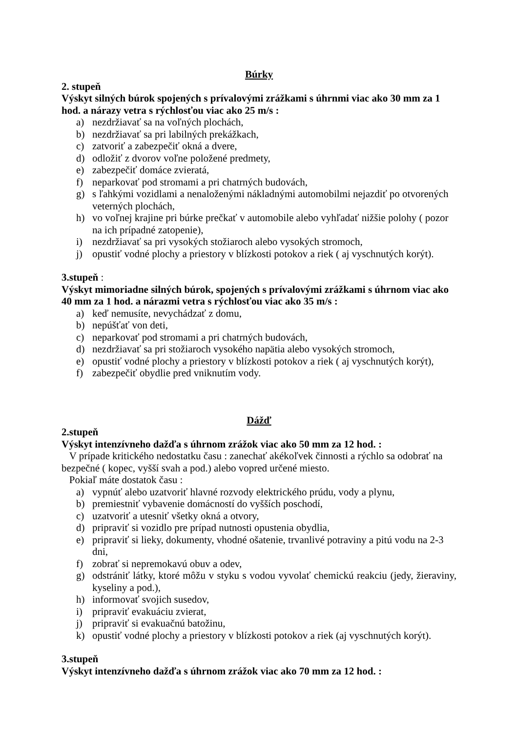Búrky
2. stupeň
Výskyt silných búrok spojených s prívalovými zrážkami s úhrnmi viac ako 30 mm za 1 hod. a nárazy vetra s rýchlosťou viac ako 25 m/s :
a) nezdržiavať sa na voľných plochách,
b) nezdržiavať sa pri labilných prekážkach,
c) zatvoriť a zabezpečiť okná a dvere,
d) odložiť z dvorov voľne položené predmety,
e) zabezpečiť domáce zvieratá,
f) neparkovať pod stromami a pri chatrných budovách,
g) s ľahkými vozidlami a nenaloženými nákladnými automobilmi nejazdiť po otvorených veterných plochách,
h) vo voľnej krajine pri búrke prečkať v automobile alebo vyhľadať nižšie polohy ( pozor na ich prípadné zatopenie),
i) nezdržiavať sa pri vysokých stožiaroch alebo vysokých stromoch,
j) opustiť vodné plochy a priestory v blízkosti potokov a riek ( aj vyschnutých korýt).
3.stupeň :
Výskyt mimoriadne silných búrok, spojených s prívalovými zrážkami s úhrnom viac ako 40 mm za 1 hod. a nárazmi vetra s rýchlosťou viac ako 35 m/s :
a) keď nemusíte, nevychádzať z domu,
b) nepúšťať von deti,
c) neparkovať pod stromami a pri chatrných budovách,
d) nezdržiavať sa pri stožiaroch vysokého napätia alebo vysokých stromoch,
e) opustiť vodné plochy a priestory v blízkosti potokov a riek ( aj vyschnutých korýt),
f) zabezpečiť obydlie pred vniknutím vody.
Dážď
2.stupeň
Výskyt intenzívneho dažďa s úhrnom zrážok viac ako 50 mm za 12 hod. :
V prípade kritického nedostatku času : zanechať akékoľvek činnosti a rýchlo sa odobrať na bezpečné ( kopec, vyšší svah a pod.) alebo vopred určené miesto.
Pokiaľ máte dostatok času :
a) vypnúť alebo uzatvoriť hlavné rozvody elektrického prúdu, vody a plynu,
b) premiestniť vybavenie domácností do vyšších poschodí,
c) uzatvoriť a utesniť všetky okná a otvory,
d) pripraviť si vozidlo pre prípad nutnosti opustenia obydlia,
e) pripraviť si lieky, dokumenty, vhodné ošatenie, trvanlivé potraviny a pitú vodu na 2-3 dni,
f) zobrať si nepremokavú obuv a odev,
g) odstrániť látky, ktoré môžu v styku s vodou vyvolať chemickú reakciu (jedy, žieraviny, kyseliny a pod.),
h) informovať svojich susedov,
i) pripraviť evakuáciu zvierat,
j) pripraviť si evakuačnú batožinu,
k) opustiť vodné plochy a priestory v blízkosti potokov a riek (aj vyschnutých korýt).
3.stupeň
Výskyt intenzívneho dažďa s úhrnom zrážok viac ako 70 mm za 12 hod. :